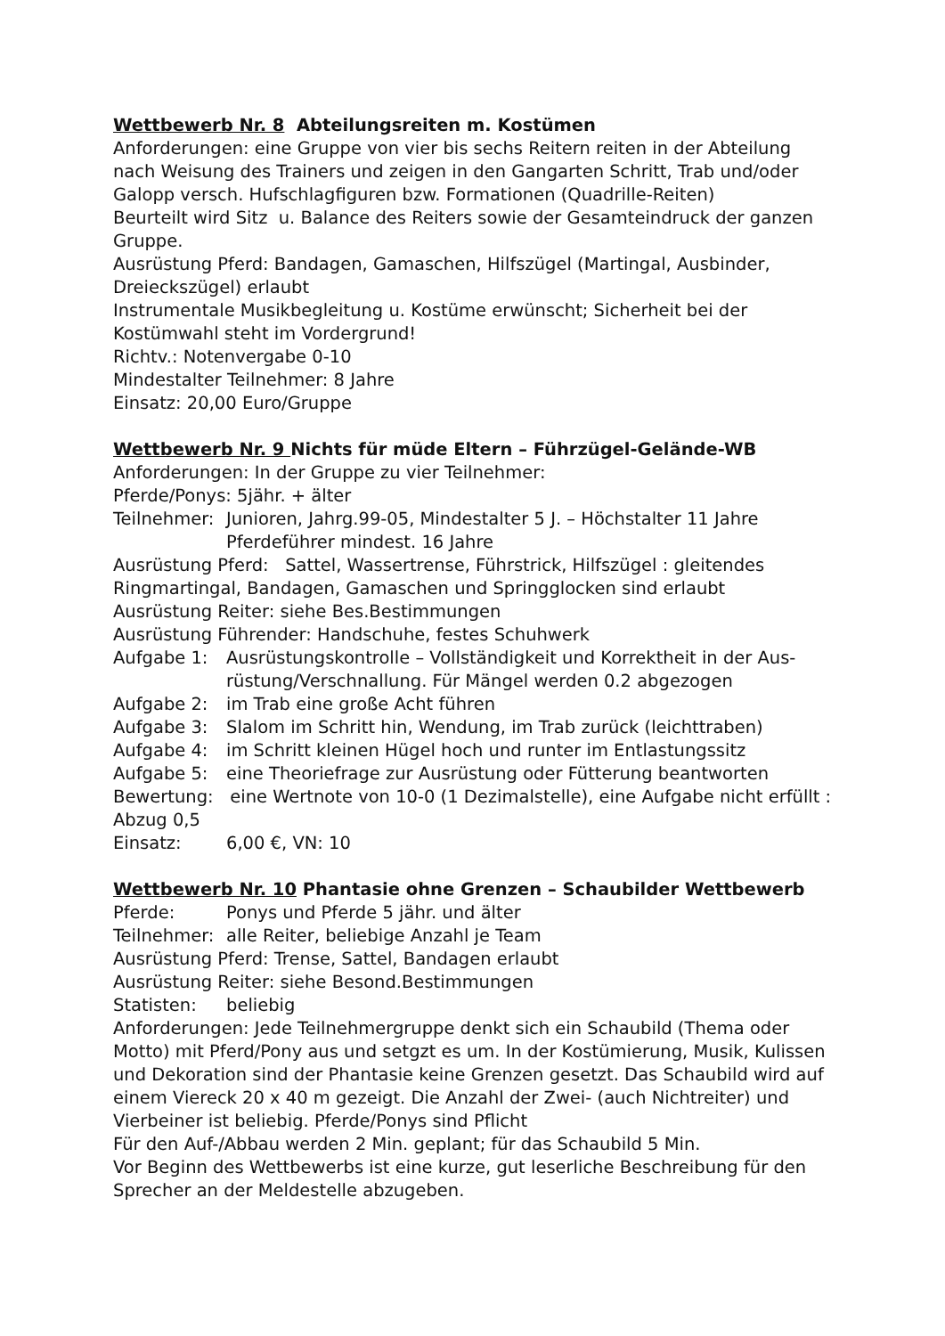Wettbewerb Nr. 8 Abteilungsreiten m. Kostümen
Anforderungen: eine Gruppe von vier bis sechs Reitern reiten in der Abteilung nach Weisung des Trainers und zeigen in den Gangarten Schritt, Trab und/oder Galopp versch. Hufschlagfiguren bzw. Formationen (Quadrille-Reiten)
Beurteilt wird Sitz u. Balance des Reiters sowie der Gesamteindruck der ganzen Gruppe.
Ausrüstung Pferd: Bandagen, Gamaschen, Hilfszügel (Martingal, Ausbinder, Dreieckszügel) erlaubt
Instrumentale Musikbegleitung u. Kostüme erwünscht; Sicherheit bei der Kostümwahl steht im Vordergrund!
Richtv.: Notenvergabe 0-10
Mindestalter Teilnehmer: 8 Jahre
Einsatz: 20,00 Euro/Gruppe
Wettbewerb Nr. 9 Nichts für müde Eltern – Führzügel-Gelände-WB
Anforderungen: In der Gruppe zu vier Teilnehmer:
Pferde/Ponys: 5jähr. + älter
Teilnehmer: Junioren, Jahrg.99-05, Mindestalter 5 J. – Höchstalter 11 Jahre
Pferdeführer mindest. 16 Jahre
Ausrüstung Pferd: Sattel, Wassertrense, Führstrick, Hilfszügel : gleitendes Ringmartingal, Bandagen, Gamaschen und Springglocken sind erlaubt
Ausrüstung Reiter: siehe Bes.Bestimmungen
Ausrüstung Führender: Handschuhe, festes Schuhwerk
Aufgabe 1: Ausrüstungskontrolle – Vollständigkeit und Korrektheit in der Aus-rüstung/Verschnallung. Für Mängel werden 0.2 abgezogen
Aufgabe 2: im Trab eine große Acht führen
Aufgabe 3: Slalom im Schritt hin, Wendung, im Trab zurück (leichttraben)
Aufgabe 4: im Schritt kleinen Hügel hoch und runter im Entlastungssitz
Aufgabe 5: eine Theoriefrage zur Ausrüstung oder Fütterung beantworten
Bewertung: eine Wertnote von 10-0 (1 Dezimalstelle), eine Aufgabe nicht erfüllt : Abzug 0,5
Einsatz: 6,00 €, VN: 10
Wettbewerb Nr. 10 Phantasie ohne Grenzen – Schaubilder Wettbewerb
Pferde: Ponys und Pferde 5 jähr. und älter
Teilnehmer: alle Reiter, beliebige Anzahl je Team
Ausrüstung Pferd: Trense, Sattel, Bandagen erlaubt
Ausrüstung Reiter: siehe Besond.Bestimmungen
Statisten: beliebig
Anforderungen: Jede Teilnehmergruppe denkt sich ein Schaubild (Thema oder Motto) mit Pferd/Pony aus und setgzt es um. In der Kostümierung, Musik, Kulissen und Dekoration sind der Phantasie keine Grenzen gesetzt. Das Schaubild wird auf einem Viereck 20 x 40 m gezeigt. Die Anzahl der Zwei- (auch Nichtreiter) und Vierbeiner ist beliebig. Pferde/Ponys sind Pflicht
Für den Auf-/Abbau werden 2 Min. geplant; für das Schaubild 5 Min.
Vor Beginn des Wettbewerbs ist eine kurze, gut leserliche Beschreibung für den Sprecher an der Meldestelle abzugeben.